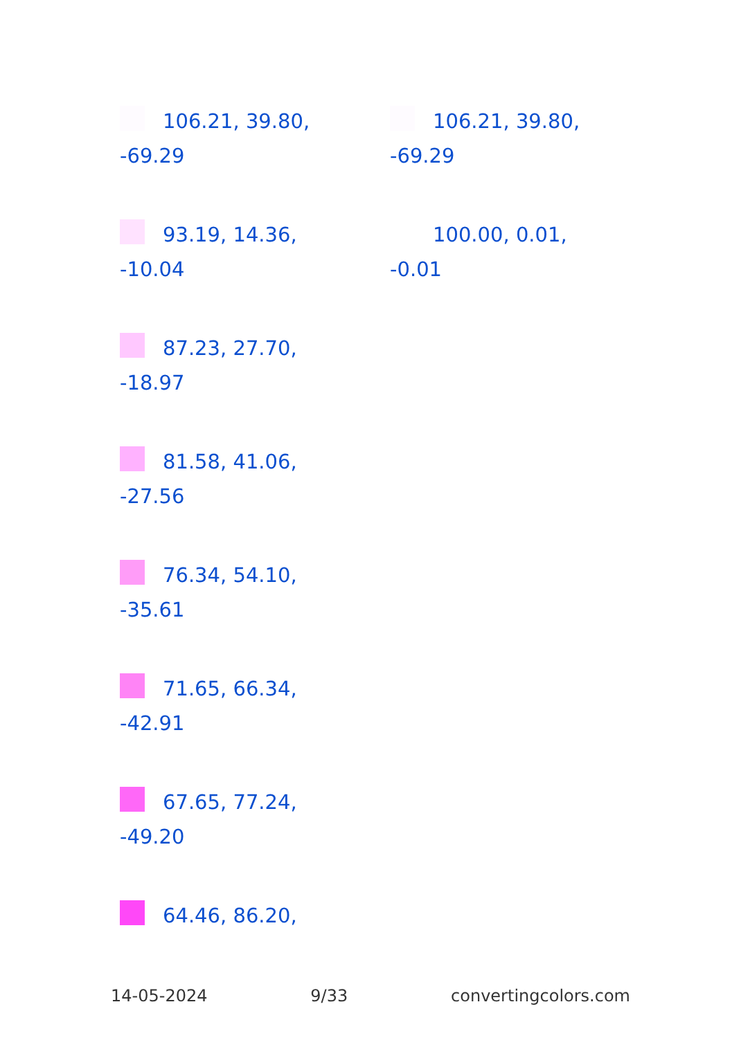106.21, 39.80, -69.29
93.19, 14.36, -10.04
87.23, 27.70, -18.97
81.58, 41.06, -27.56
76.34, 54.10, -35.61
71.65, 66.34, -42.91
67.65, 77.24, -49.20
64.46, 86.20,
106.21, 39.80, -69.29
100.00, 0.01, -0.01
14-05-2024 9/33 convertingcolors.com